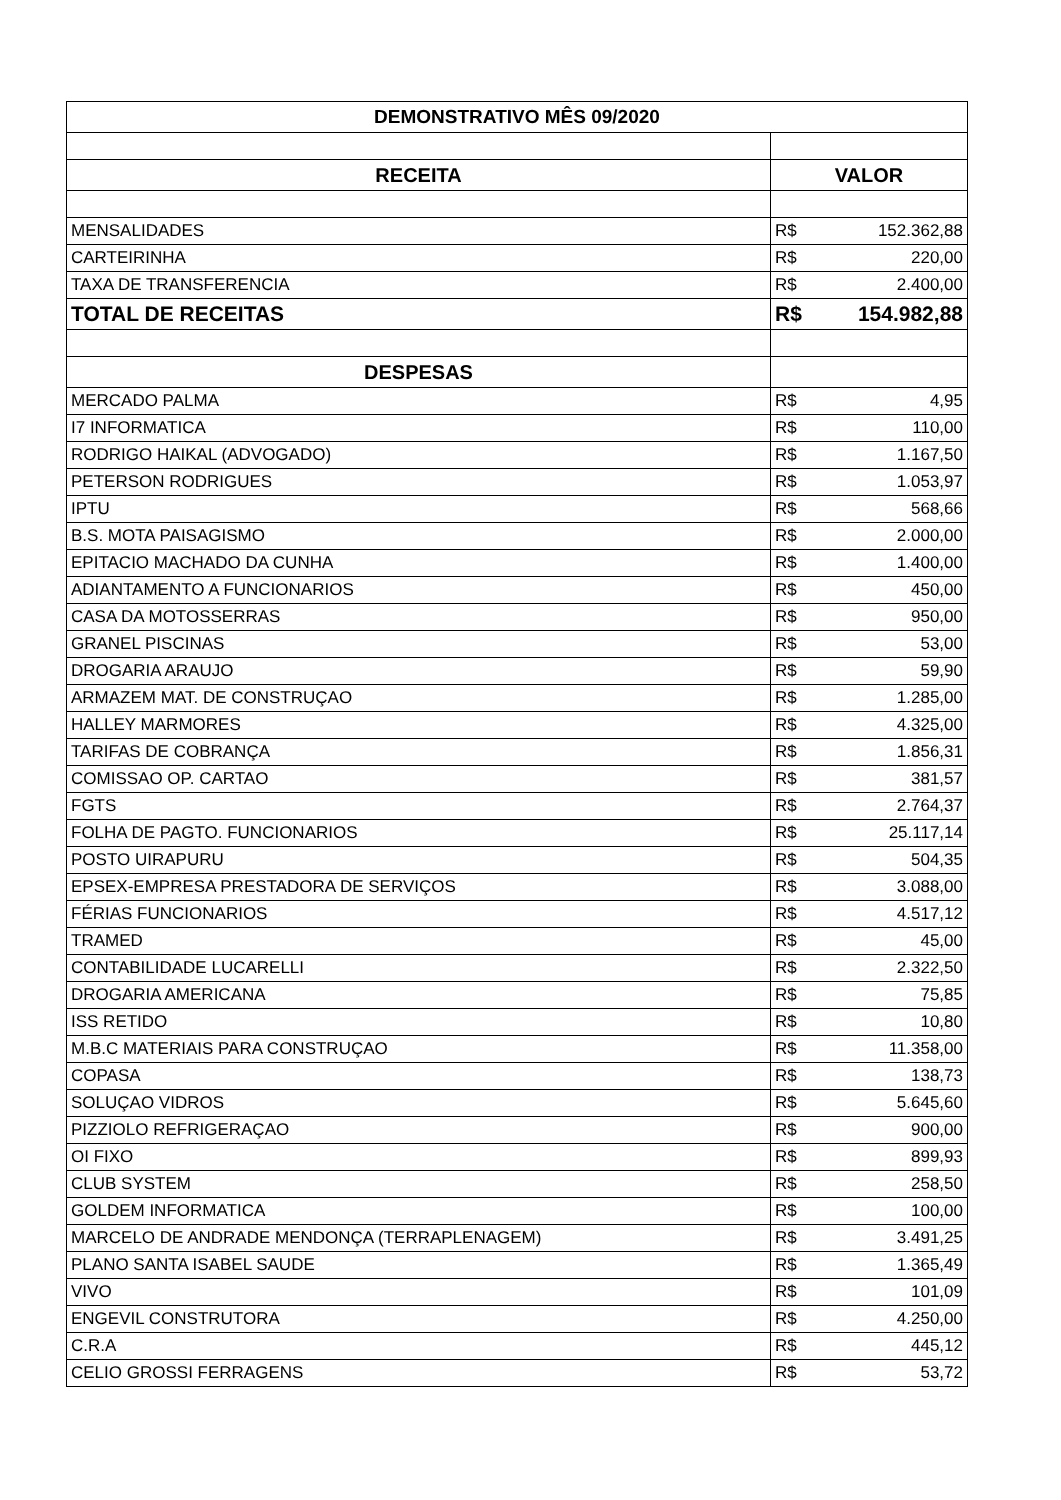| DEMONSTRATIVO MÊS 09/2020 | | |
| --- | --- | --- |
| RECEITA | VALOR | |
| MENSALIDADES | R$ | 152.362,88 |
| CARTEIRINHA | R$ | 220,00 |
| TAXA DE TRANSFERENCIA | R$ | 2.400,00 |
| TOTAL DE RECEITAS | R$ | 154.982,88 |
| DESPESAS | | |
| MERCADO PALMA | R$ | 4,95 |
| I7 INFORMATICA | R$ | 110,00 |
| RODRIGO HAIKAL (ADVOGADO) | R$ | 1.167,50 |
| PETERSON RODRIGUES | R$ | 1.053,97 |
| IPTU | R$ | 568,66 |
| B.S. MOTA PAISAGISMO | R$ | 2.000,00 |
| EPITACIO MACHADO DA CUNHA | R$ | 1.400,00 |
| ADIANTAMENTO A FUNCIONARIOS | R$ | 450,00 |
| CASA DA MOTOSSERRAS | R$ | 950,00 |
| GRANEL PISCINAS | R$ | 53,00 |
| DROGARIA ARAUJO | R$ | 59,90 |
| ARMAZEM MAT. DE CONSTRUÇAO | R$ | 1.285,00 |
| HALLEY MARMORES | R$ | 4.325,00 |
| TARIFAS DE COBRANÇA | R$ | 1.856,31 |
| COMISSAO OP. CARTAO | R$ | 381,57 |
| FGTS | R$ | 2.764,37 |
| FOLHA DE PAGTO. FUNCIONARIOS | R$ | 25.117,14 |
| POSTO UIRAPURU | R$ | 504,35 |
| EPSEX-EMPRESA PRESTADORA DE SERVIÇOS | R$ | 3.088,00 |
| FÉRIAS FUNCIONARIOS | R$ | 4.517,12 |
| TRAMED | R$ | 45,00 |
| CONTABILIDADE LUCARELLI | R$ | 2.322,50 |
| DROGARIA AMERICANA | R$ | 75,85 |
| ISS RETIDO | R$ | 10,80 |
| M.B.C MATERIAIS PARA CONSTRUÇAO | R$ | 11.358,00 |
| COPASA | R$ | 138,73 |
| SOLUÇAO VIDROS | R$ | 5.645,60 |
| PIZZIOLO REFRIGERAÇAO | R$ | 900,00 |
| OI FIXO | R$ | 899,93 |
| CLUB SYSTEM | R$ | 258,50 |
| GOLDEM INFORMATICA | R$ | 100,00 |
| MARCELO DE ANDRADE MENDONÇA (TERRAPLENAGEM) | R$ | 3.491,25 |
| PLANO SANTA ISABEL SAUDE | R$ | 1.365,49 |
| VIVO | R$ | 101,09 |
| ENGEVIL CONSTRUTORA | R$ | 4.250,00 |
| C.R.A | R$ | 445,12 |
| CELIO GROSSI FERRAGENS | R$ | 53,72 |